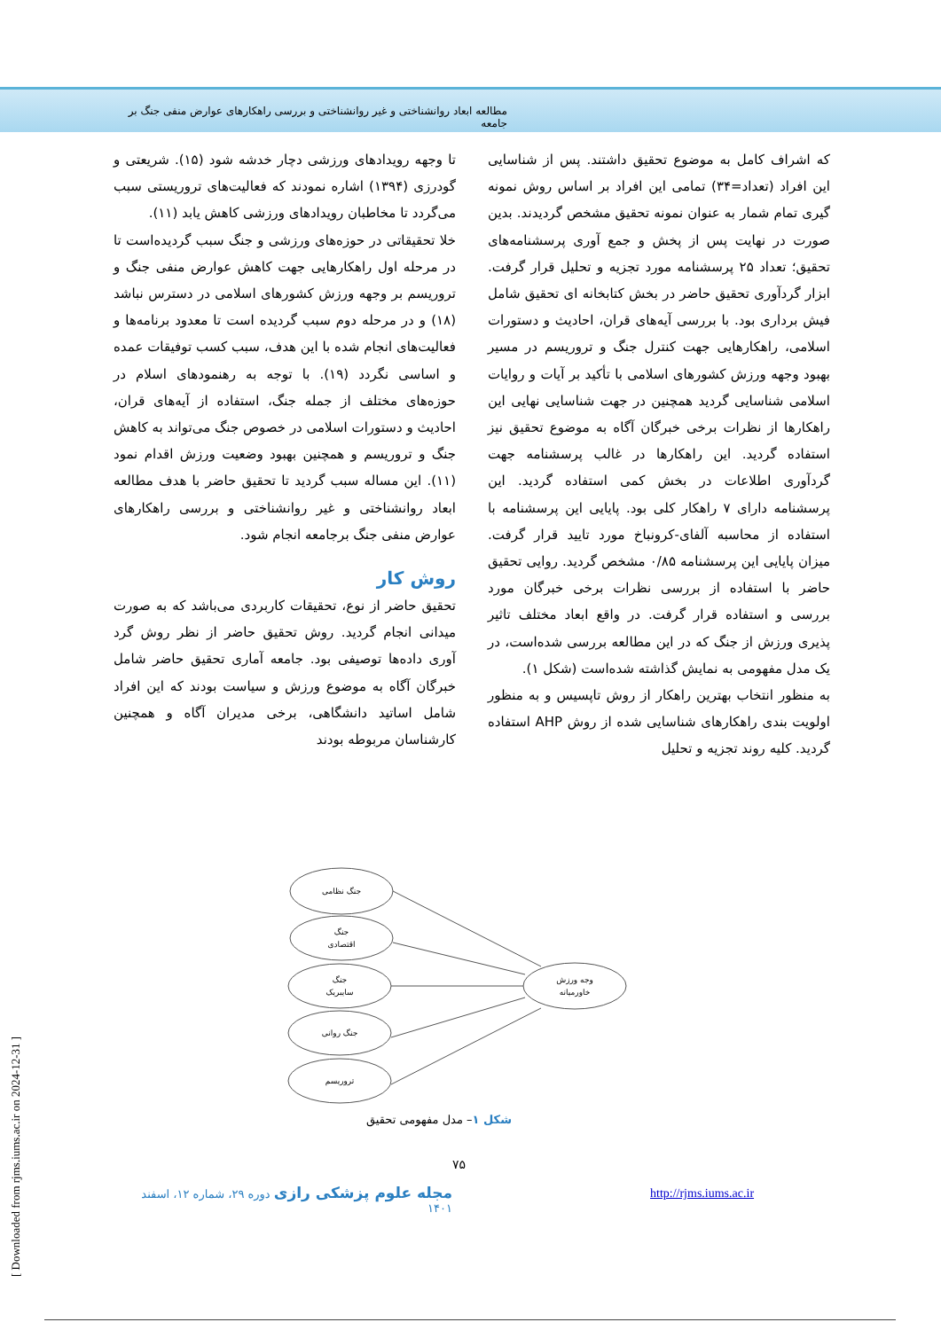مطالعه ابعاد روانشناختی و غیر روانشناختی و بررسی راهکارهای عوارض منفی جنگ بر جامعه
تا وجهه رویدادهای ورزشی دچار خدشه شود (۱۵). شریعتی و گودرزی (۱۳۹۴) اشاره نمودند که فعالیت‌های تروریستی سبب می‌گردد تا مخاطبان رویدادهای ورزشی کاهش یابد (۱۱).
خلا تحقیقاتی در حوزه‌های ورزشی و جنگ سبب گردیده‌است تا در مرحله اول راهکارهایی جهت کاهش عوارض منفی جنگ و تروریسم بر وجهه ورزش کشورهای اسلامی در دسترس نباشد (۱۸) و در مرحله دوم سبب گردیده است تا معدود برنامه‌ها و فعالیت‌های انجام شده با این هدف، سبب کسب توفیقات عمده و اساسی نگردد (۱۹). با توجه به رهنمودهای اسلام در حوزه‌های مختلف از جمله جنگ، استفاده از آیه‌های قران، احادیث و دستورات اسلامی در خصوص جنگ می‌تواند به کاهش جنگ و تروریسم و همچنین بهبود وضعیت ورزش اقدام نمود (۱۱). این مساله سبب گردید تا تحقیق حاضر با هدف مطالعه ابعاد روانشناختی و غیر روانشناختی و بررسی راهکارهای عوارض منفی جنگ برجامعه انجام شود.
روش کار
تحقیق حاضر از نوع، تحقیقات کاربردی می‌باشد که به صورت میدانی انجام گردید. روش تحقیق حاضر از نظر روش گرد آوری داده‌ها توصیفی بود. جامعه آماری تحقیق حاضر شامل خبرگان آگاه به موضوع ورزش و سیاست بودند که این افراد شامل اساتید دانشگاهی، برخی مدیران آگاه و همچنین کارشناسان مربوطه بودند
که اشراف کامل به موضوع تحقیق داشتند. پس از شناسایی این افراد (تعداد=۳۴) تمامی این افراد بر اساس روش نمونه گیری تمام شمار به عنوان نمونه تحقیق مشخص گردیدند. بدین صورت در نهایت پس از پخش و جمع آوری پرسشنامه‌های تحقیق؛ تعداد ۲۵ پرسشنامه مورد تجزیه و تحلیل قرار گرفت. ابزار گردآوری تحقیق حاضر در بخش کتابخانه ای تحقیق شامل فیش برداری بود. با بررسی آیه‌های قران، احادیث و دستورات اسلامی، راهکارهایی جهت کنترل جنگ و تروریسم در مسیر بهبود وجهه ورزش کشورهای اسلامی با تأکید بر آیات و روایات اسلامی شناسایی گردید همچنین در جهت شناسایی نهایی این راهکارها از نظرات برخی خبرگان آگاه به موضوع تحقیق نیز استفاده گردید. این راهکارها در غالب پرسشنامه جهت گردآوری اطلاعات در بخش کمی استفاده گردید. این پرسشنامه دارای ۷ راهکار کلی بود. پایایی این پرسشنامه با استفاده از محاسبه آلفای-کرونباخ مورد تایید قرار گرفت. میزان پایایی این پرسشنامه ۰/۸۵ مشخص گردید. روایی تحقیق حاضر با استفاده از بررسی نظرات برخی خبرگان مورد بررسی و استفاده قرار گرفت. در واقع ابعاد مختلف تاثیر پذیری ورزش از جنگ که در این مطالعه بررسی شده‌است، در یک مدل مفهومی به نمایش گذاشته شده‌است (شکل ۱).
به منظور انتخاب بهترین راهکار از روش تاپسیس و به منظور اولویت بندی راهکارهای شناسایی شده از روش AHP استفاده گردید. کلیه روند تجزیه و تحلیل
جنگ نظامی
جنگ
اقتصادی
جنگ
سایبریک
جنگ روانی
تروریسم
وجه ورزش
خاورمیانه
شکل ۱– مدل مفهومی تحقیق
۷۵
مجله علوم پزشکی رازی دوره ۲۹، شماره ۱۲، اسفند ۱۴۰۱
http://rjms.iums.ac.ir
[ Downloaded from rjms.iums.ac.ir on 2024-12-31 ]